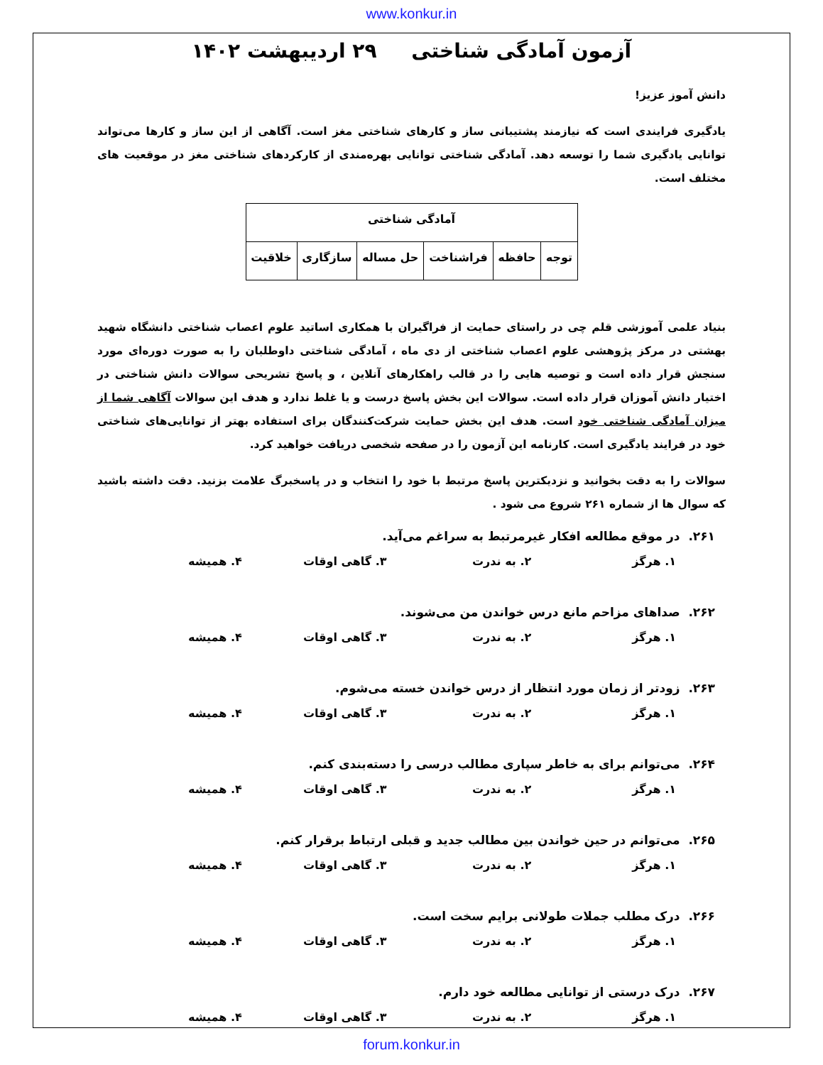www.konkur.in
آزمون آمادگی شناختی ۲۹ اردیبهشت ۱۴۰۲
دانش آموز عزیز!
یادگیری فرایندی است که نیازمند پشتیبانی ساز و کارهای شناختی مغز است. آگاهی از این ساز و کارها می‌تواند توانایی یادگیری شما را توسعه دهد. آمادگی شناختی توانایی بهره‌مندی از کارکردهای شناختی مغز در موقعیت های مختلف است.
| آمادگی شناختی | | | | | |
| --- | --- | --- | --- | --- | --- |
| توجه | حافظه | فراشناخت | حل مساله | سازگاری | خلاقیت |
بنیاد علمی آموزشی قلم چی در راستای حمایت از فراگیران با همکاری اساتید علوم اعصاب شناختی دانشگاه شهید بهشتی در مرکز پژوهشی علوم اعصاب شناختی از دی ماه ، آمادگی شناختی داوطلبان را به صورت دوره‌ای مورد سنجش قرار داده است و توصیه هایی را در قالب راهکارهای آنلاین ، و پاسخ تشریحی سوالات دانش شناختی در اختیار دانش آموزان قرار داده است. سوالات این بخش پاسخ درست و یا غلط ندارد و هدف این سوالات آگاهی شما از میزان آمادگی شناختی خود است. هدف این بخش حمایت شرکت‌کنندگان برای استفاده بهتر از توانایی‌های شناختی خود در فرایند یادگیری است. کارنامه این آزمون را در صفحه شخصی دریافت خواهید کرد.
سوالات را به دقت بخوانید و نزدیکترین پاسخ مرتبط با خود را انتخاب و در پاسخبرگ علامت بزنید. دقت داشته باشید که سوال ها از شماره ۲۶۱ شروع می شود .
۲۶۱. در موقع مطالعه افکار غیرمرتبط به سراغم می‌آید.
۱. هرگز ۲. به ندرت ۳. گاهی اوقات ۴. همیشه
۲۶۲. صداهای مزاحم مانع درس خواندن من می‌شوند.
۱. هرگز ۲. به ندرت ۳. گاهی اوقات ۴. همیشه
۲۶۳. زودتر از زمان مورد انتظار از درس خواندن خسته می‌شوم.
۱. هرگز ۲. به ندرت ۳. گاهی اوقات ۴. همیشه
۲۶۴. می‌توانم برای به خاطر سپاری مطالب درسی را دسته‌بندی کنم.
۱. هرگز ۲. به ندرت ۳. گاهی اوقات ۴. همیشه
۲۶۵. می‌توانم در حین خواندن بین مطالب جدید و قبلی ارتباط برقرار کنم.
۱. هرگز ۲. به ندرت ۳. گاهی اوقات ۴. همیشه
۲۶۶. درک مطلب جملات طولانی برایم سخت است.
۱. هرگز ۲. به ندرت ۳. گاهی اوقات ۴. همیشه
۲۶۷. درک درستی از توانایی مطالعه خود دارم.
۱. هرگز ۲. به ندرت ۳. گاهی اوقات ۴. همیشه
forum.konkur.in